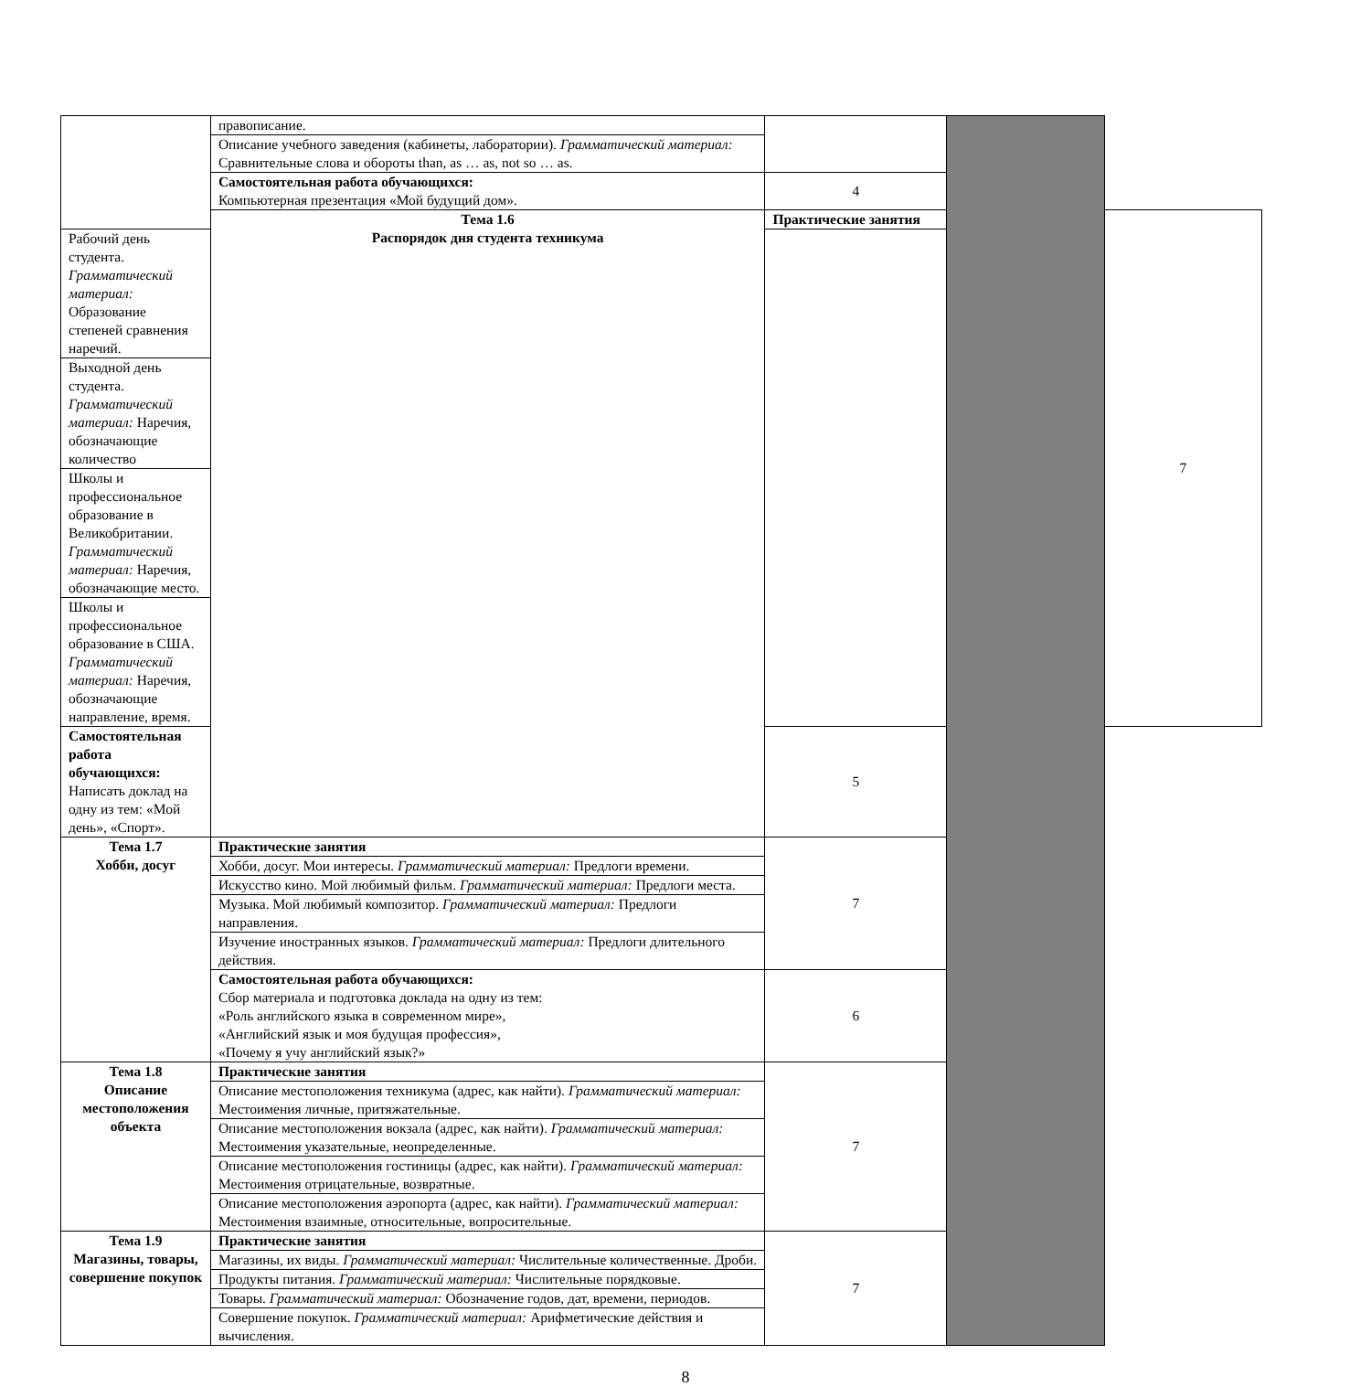| | правописание. | | | |
| | Описание учебного заведения (кабинеты, лаборатории). Грамматический материал: Сравнительные слова и обороты than, as … as, not so … as. | | | |
| | Самостоятельная работа обучающихся: Компьютерная презентация «Мой будущий дом». | 4 | | |
| | Тема 1.6 Распорядок дня студента техникума | Практические занятия | | 7 |
| Рабочий день студента. Грамматический материал: Образование степеней сравнения наречий. | | | | |
| Выходной день студента. Грамматический материал: Наречия, обозначающие количество | | | | |
| Школы и профессиональное образование в Великобритании. Грамматический материал: Наречия, обозначающие место. | | | | |
| Школы и профессиональное образование в США. Грамматический материал: Наречия, обозначающие направление, время. | | | | |
| Самостоятельная работа обучающихся: Написать доклад на одну из тем: «Мой день», «Спорт». | | 5 | | |
| Тема 1.7 Хобби, досуг | Практические занятия | 7 | | |
| | Хобби, досуг. Мои интересы. Грамматический материал: Предлоги времени. | | | |
| | Искусство кино. Мой любимый фильм. Грамматический материал: Предлоги места. | | | |
| | Музыка. Мой любимый композитор. Грамматический материал: Предлоги направления. | | | |
| | Изучение иностранных языков. Грамматический материал: Предлоги длительного действия. | | | |
| | Самостоятельная работа обучающихся: Сбор материала и подготовка доклада на одну из тем: «Роль английского языка в современном мире», «Английский язык и моя будущая профессия», «Почему я учу английский язык?» | 6 | | |
| Тема 1.8 Описание местоположения объекта | Практические занятия | 7 | | |
| | Описание местоположения техникума (адрес, как найти). Грамматический материал: Местоимения личные, притяжательные. | | | |
| | Описание местоположения вокзала (адрес, как найти). Грамматический материал: Местоимения указательные, неопределенные. | | | |
| | Описание местоположения гостиницы (адрес, как найти). Грамматический материал: Местоимения отрицательные, возвратные. | | | |
| | Описание местоположения аэропорта (адрес, как найти). Грамматический материал: Местоимения взаимные, относительные, вопросительные. | | | |
| Тема 1.9 Магазины, товары, совершение покупок | Практические занятия | 7 | | |
| | Магазины, их виды. Грамматический материал: Числительные количественные. Дроби. | | | |
| | Продукты питания. Грамматический материал: Числительные порядковые. | | | |
| | Товары. Грамматический материал: Обозначение годов, дат, времени, периодов. | | | |
| | Совершение покупок. Грамматический материал: Арифметические действия и вычисления. | | | |
8